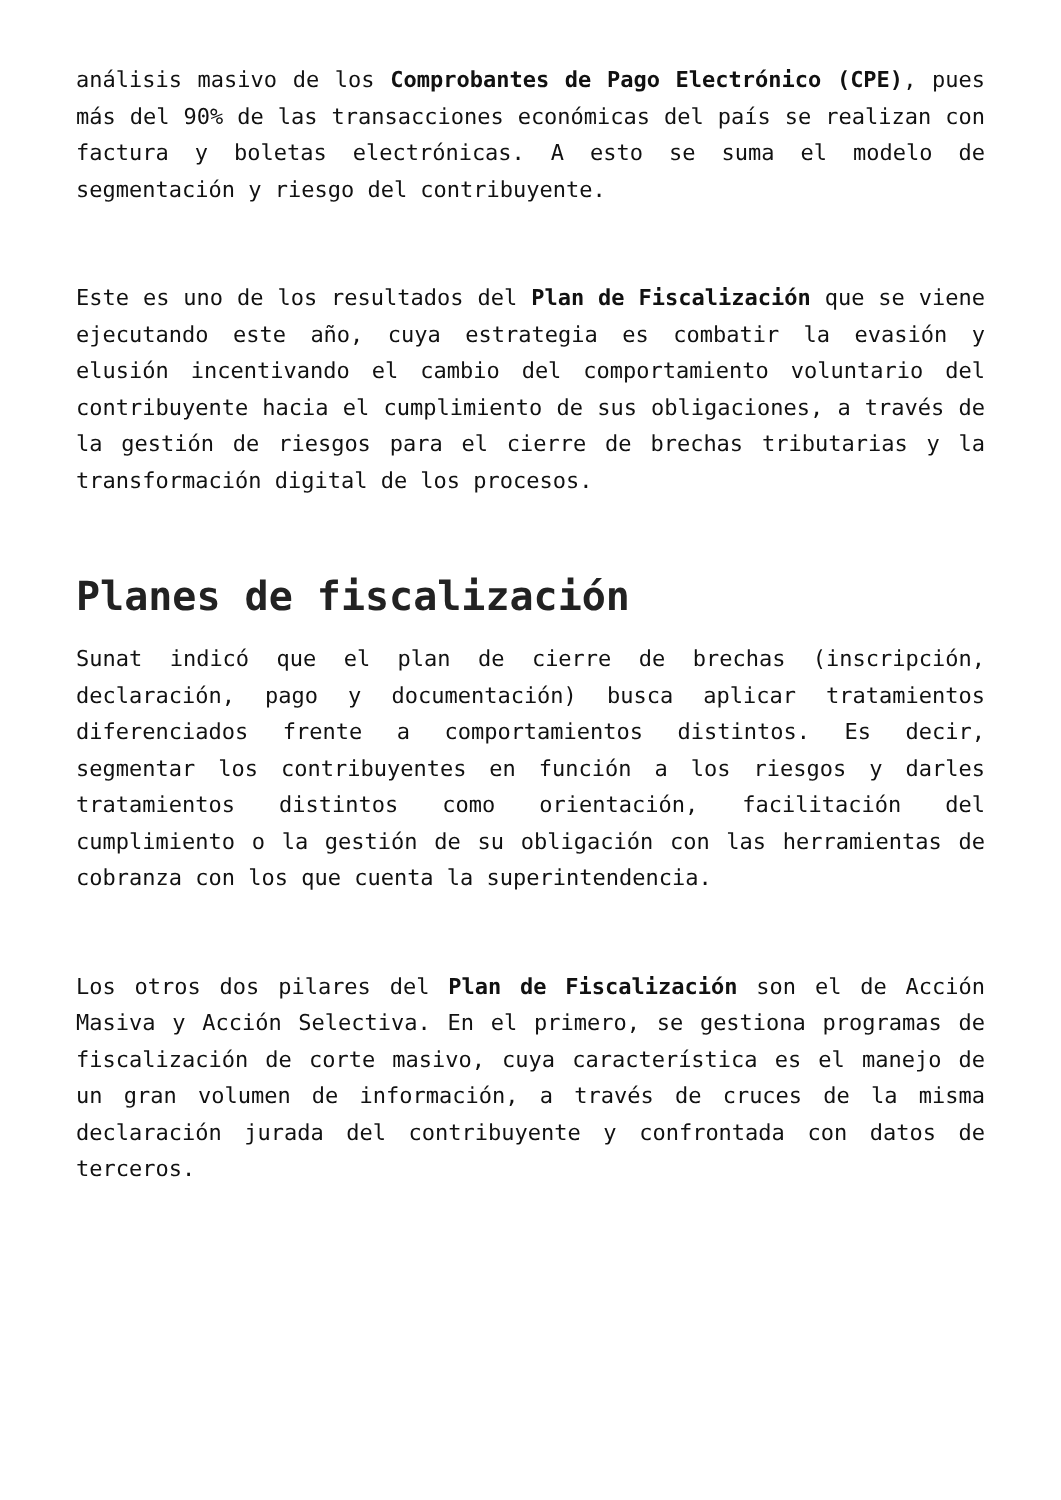análisis masivo de los Comprobantes de Pago Electrónico (CPE), pues más del 90% de las transacciones económicas del país se realizan con factura y boletas electrónicas. A esto se suma el modelo de segmentación y riesgo del contribuyente.
Este es uno de los resultados del Plan de Fiscalización que se viene ejecutando este año, cuya estrategia es combatir la evasión y elusión incentivando el cambio del comportamiento voluntario del contribuyente hacia el cumplimiento de sus obligaciones, a través de la gestión de riesgos para el cierre de brechas tributarias y la transformación digital de los procesos.
Planes de fiscalización
Sunat indicó que el plan de cierre de brechas (inscripción, declaración, pago y documentación) busca aplicar tratamientos diferenciados frente a comportamientos distintos. Es decir, segmentar los contribuyentes en función a los riesgos y darles tratamientos distintos como orientación, facilitación del cumplimiento o la gestión de su obligación con las herramientas de cobranza con los que cuenta la superintendencia.
Los otros dos pilares del Plan de Fiscalización son el de Acción Masiva y Acción Selectiva. En el primero, se gestiona programas de fiscalización de corte masivo, cuya característica es el manejo de un gran volumen de información, a través de cruces de la misma declaración jurada del contribuyente y confrontada con datos de terceros.